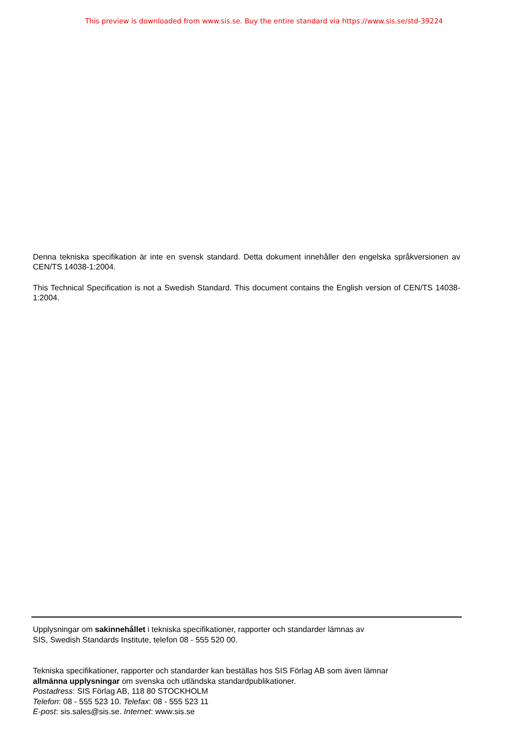This preview is downloaded from www.sis.se. Buy the entire standard via https://www.sis.se/std-39224
Denna tekniska specifikation är inte en svensk standard. Detta dokument innehåller den engelska språkversionen av CEN/TS 14038-1:2004.
This Technical Specification is not a Swedish Standard. This document contains the English version of CEN/TS 14038-1:2004.
Upplysningar om sakinnehållet i tekniska specifikationer, rapporter och standarder lämnas av
SIS, Swedish Standards Institute, telefon 08 - 555 520 00.
Tekniska specifikationer, rapporter och standarder kan beställas hos SIS Förlag AB som även lämnar
allmänna upplysningar om svenska och utländska standardpublikationer.
Postadress: SIS Förlag AB, 118 80 STOCKHOLM
Telefon: 08 - 555 523 10. Telefax: 08 - 555 523 11
E-post: sis.sales@sis.se. Internet: www.sis.se